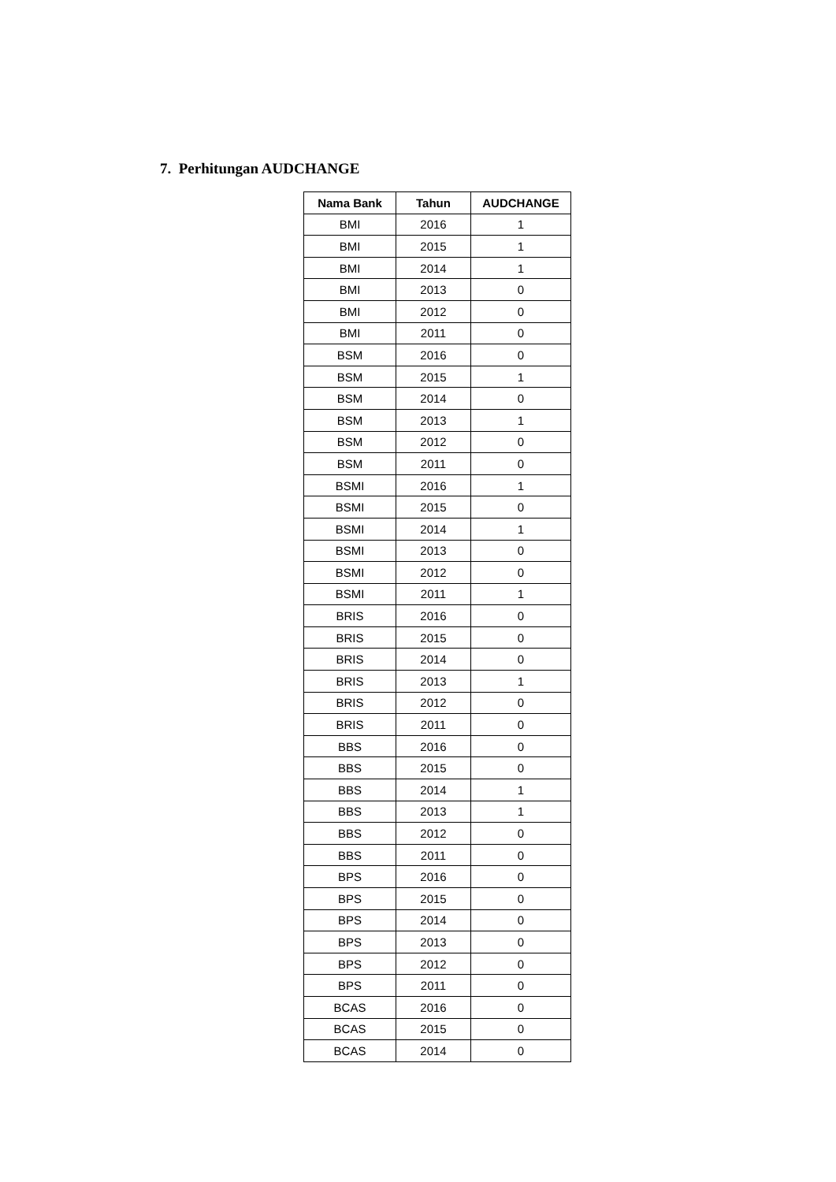7. Perhitungan AUDCHANGE
| Nama Bank | Tahun | AUDCHANGE |
| --- | --- | --- |
| BMI | 2016 | 1 |
| BMI | 2015 | 1 |
| BMI | 2014 | 1 |
| BMI | 2013 | 0 |
| BMI | 2012 | 0 |
| BMI | 2011 | 0 |
| BSM | 2016 | 0 |
| BSM | 2015 | 1 |
| BSM | 2014 | 0 |
| BSM | 2013 | 1 |
| BSM | 2012 | 0 |
| BSM | 2011 | 0 |
| BSMI | 2016 | 1 |
| BSMI | 2015 | 0 |
| BSMI | 2014 | 1 |
| BSMI | 2013 | 0 |
| BSMI | 2012 | 0 |
| BSMI | 2011 | 1 |
| BRIS | 2016 | 0 |
| BRIS | 2015 | 0 |
| BRIS | 2014 | 0 |
| BRIS | 2013 | 1 |
| BRIS | 2012 | 0 |
| BRIS | 2011 | 0 |
| BBS | 2016 | 0 |
| BBS | 2015 | 0 |
| BBS | 2014 | 1 |
| BBS | 2013 | 1 |
| BBS | 2012 | 0 |
| BBS | 2011 | 0 |
| BPS | 2016 | 0 |
| BPS | 2015 | 0 |
| BPS | 2014 | 0 |
| BPS | 2013 | 0 |
| BPS | 2012 | 0 |
| BPS | 2011 | 0 |
| BCAS | 2016 | 0 |
| BCAS | 2015 | 0 |
| BCAS | 2014 | 0 |